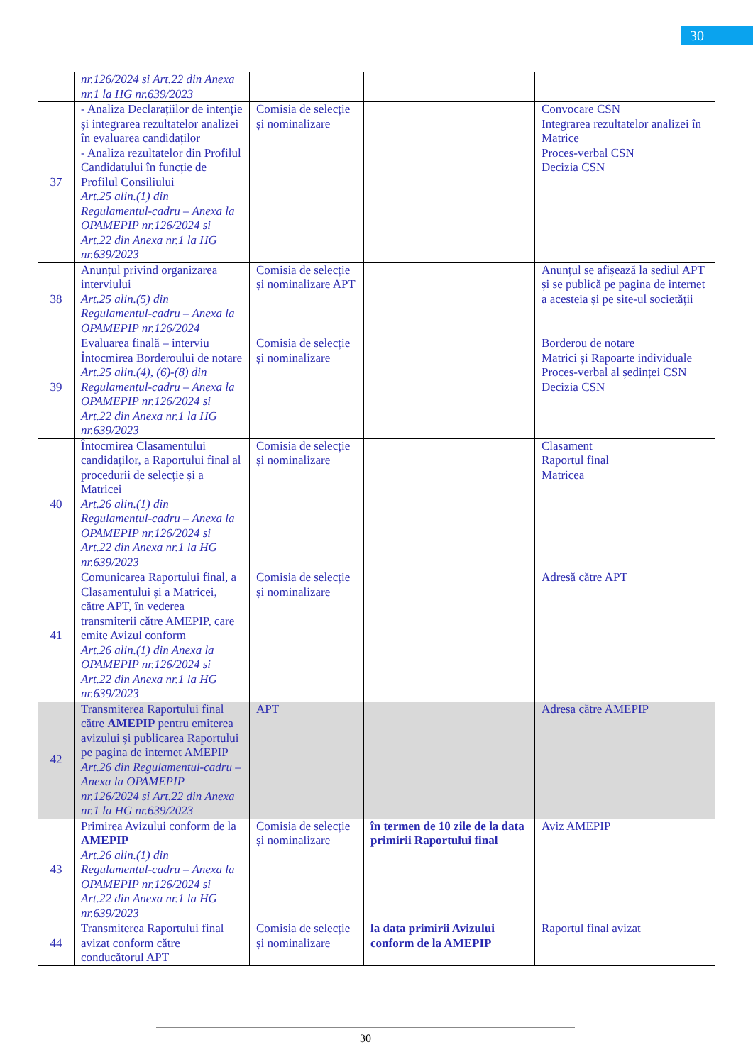30
| | nr.126/2024 si Art.22 din Anexa nr.1 la HG nr.639/2023 | | | |
| 37 | - Analiza Declarațiilor de intenție și integrarea rezultatelor analizei în evaluarea candidaților - Analiza rezultatelor din Profilul Candidatului în funcție de Profilul Consiliului Art.25 alin.(1) din Regulamentul-cadru – Anexa la OPAMEPIP nr.126/2024 si Art.22 din Anexa nr.1 la HG nr.639/2023 | Comisia de selecție și nominalizare | | Convocare CSN Integrarea rezultatelor analizei în Matrice Proces-verbal CSN Decizia CSN |
| 38 | Anunțul privind organizarea interviului Art.25 alin.(5) din Regulamentul-cadru – Anexa la OPAMEPIP nr.126/2024 | Comisia de selecție și nominalizare APT | | Anunțul se afișează la sediul APT și se publică pe pagina de internet a acesteia și pe site-ul societății |
| 39 | Evaluarea finală – interviu Întocmirea Borderoului de notare Art.25 alin.(4), (6)-(8) din Regulamentul-cadru – Anexa la OPAMEPIP nr.126/2024 si Art.22 din Anexa nr.1 la HG nr.639/2023 | Comisia de selecție și nominalizare | | Borderou de notare Matrici și Rapoarte individuale Proces-verbal al ședinței CSN Decizia CSN |
| 40 | Întocmirea Clasamentului candidaților, a Raportului final al procedurii de selecție și a Matricei Art.26 alin.(1) din Regulamentul-cadru – Anexa la OPAMEPIP nr.126/2024 si Art.22 din Anexa nr.1 la HG nr.639/2023 | Comisia de selecție și nominalizare | | Clasament Raportul final Matricea |
| 41 | Comunicarea Raportului final, a Clasamentului și a Matricei, către APT, în vederea transmiterii către AMEPIP, care emite Avizul conform Art.26 alin.(1) din Anexa la OPAMEPIP nr.126/2024 si Art.22 din Anexa nr.1 la HG nr.639/2023 | Comisia de selecție și nominalizare | | Adresă către APT |
| 42 | Transmiterea Raportului final către AMEPIP pentru emiterea avizului și publicarea Raportului pe pagina de internet AMEPIP Art.26 din Regulamentul-cadru – Anexa la OPAMEPIP nr.126/2024 si Art.22 din Anexa nr.1 la HG nr.639/2023 | APT | | Adresa către AMEPIP |
| 43 | Primirea Avizului conform de la AMEPIP Art.26 alin.(1) din Regulamentul-cadru – Anexa la OPAMEPIP nr.126/2024 si Art.22 din Anexa nr.1 la HG nr.639/2023 | Comisia de selecție și nominalizare | în termen de 10 zile de la data primirii Raportului final | Aviz AMEPIP |
| 44 | Transmiterea Raportului final avizat conform către conducătorul APT | Comisia de selecție și nominalizare | la data primirii Avizului conform de la AMEPIP | Raportul final avizat |
30